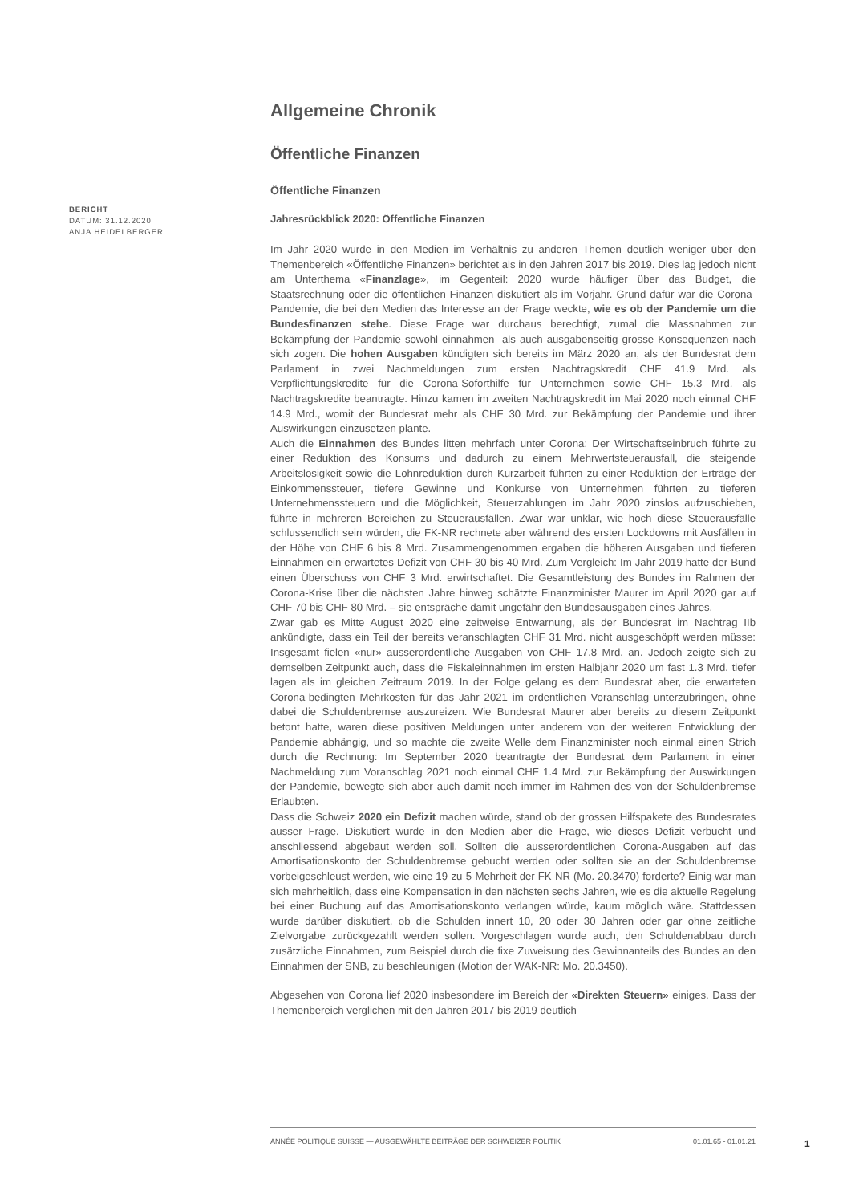BERICHT
DATUM: 31.12.2020
ANJA HEIDELBERGER
Allgemeine Chronik
Öffentliche Finanzen
Öffentliche Finanzen
Jahresrückblick 2020: Öffentliche Finanzen
Im Jahr 2020 wurde in den Medien im Verhältnis zu anderen Themen deutlich weniger über den Themenbereich «Öffentliche Finanzen» berichtet als in den Jahren 2017 bis 2019. Dies lag jedoch nicht am Unterthema «Finanzlage», im Gegenteil: 2020 wurde häufiger über das Budget, die Staatsrechnung oder die öffentlichen Finanzen diskutiert als im Vorjahr. Grund dafür war die Corona-Pandemie, die bei den Medien das Interesse an der Frage weckte, wie es ob der Pandemie um die Bundesfinanzen stehe. Diese Frage war durchaus berechtigt, zumal die Massnahmen zur Bekämpfung der Pandemie sowohl einnahmen- als auch ausgabenseitig grosse Konsequenzen nach sich zogen. Die hohen Ausgaben kündigten sich bereits im März 2020 an, als der Bundesrat dem Parlament in zwei Nachmeldungen zum ersten Nachtragskredit CHF 41.9 Mrd. als Verpflichtungskredite für die Corona-Soforthilfe für Unternehmen sowie CHF 15.3 Mrd. als Nachtragskredite beantragte. Hinzu kamen im zweiten Nachtragskredit im Mai 2020 noch einmal CHF 14.9 Mrd., womit der Bundesrat mehr als CHF 30 Mrd. zur Bekämpfung der Pandemie und ihrer Auswirkungen einzusetzen plante.
Auch die Einnahmen des Bundes litten mehrfach unter Corona: Der Wirtschaftseinbruch führte zu einer Reduktion des Konsums und dadurch zu einem Mehrwertsteuerausfall, die steigende Arbeitslosigkeit sowie die Lohnreduktion durch Kurzarbeit führten zu einer Reduktion der Erträge der Einkommenssteuer, tiefere Gewinne und Konkurse von Unternehmen führten zu tieferen Unternehmenssteuern und die Möglichkeit, Steuerzahlungen im Jahr 2020 zinslos aufzuschieben, führte in mehreren Bereichen zu Steuerausfällen. Zwar war unklar, wie hoch diese Steuerausfälle schlussendlich sein würden, die FK-NR rechnete aber während des ersten Lockdowns mit Ausfällen in der Höhe von CHF 6 bis 8 Mrd. Zusammengenommen ergaben die höheren Ausgaben und tieferen Einnahmen ein erwartetes Defizit von CHF 30 bis 40 Mrd. Zum Vergleich: Im Jahr 2019 hatte der Bund einen Überschuss von CHF 3 Mrd. erwirtschaftet. Die Gesamtleistung des Bundes im Rahmen der Corona-Krise über die nächsten Jahre hinweg schätzte Finanzminister Maurer im April 2020 gar auf CHF 70 bis CHF 80 Mrd. – sie entspräche damit ungefähr den Bundesausgaben eines Jahres.
Zwar gab es Mitte August 2020 eine zeitweise Entwarnung, als der Bundesrat im Nachtrag IIb ankündigte, dass ein Teil der bereits veranschlagten CHF 31 Mrd. nicht ausgeschöpft werden müsse: Insgesamt fielen «nur» ausserordentliche Ausgaben von CHF 17.8 Mrd. an. Jedoch zeigte sich zu demselben Zeitpunkt auch, dass die Fiskaleinnahmen im ersten Halbjahr 2020 um fast 1.3 Mrd. tiefer lagen als im gleichen Zeitraum 2019. In der Folge gelang es dem Bundesrat aber, die erwarteten Corona-bedingten Mehrkosten für das Jahr 2021 im ordentlichen Voranschlag unterzubringen, ohne dabei die Schuldenbremse auszureizen. Wie Bundesrat Maurer aber bereits zu diesem Zeitpunkt betont hatte, waren diese positiven Meldungen unter anderem von der weiteren Entwicklung der Pandemie abhängig, und so machte die zweite Welle dem Finanzminister noch einmal einen Strich durch die Rechnung: Im September 2020 beantragte der Bundesrat dem Parlament in einer Nachmeldung zum Voranschlag 2021 noch einmal CHF 1.4 Mrd. zur Bekämpfung der Auswirkungen der Pandemie, bewegte sich aber auch damit noch immer im Rahmen des von der Schuldenbremse Erlaubten.
Dass die Schweiz 2020 ein Defizit machen würde, stand ob der grossen Hilfspakete des Bundesrates ausser Frage. Diskutiert wurde in den Medien aber die Frage, wie dieses Defizit verbucht und anschliessend abgebaut werden soll. Sollten die ausserordentlichen Corona-Ausgaben auf das Amortisationskonto der Schuldenbremse gebucht werden oder sollten sie an der Schuldenbremse vorbeigeschleust werden, wie eine 19-zu-5-Mehrheit der FK-NR (Mo. 20.3470) forderte? Einig war man sich mehrheitlich, dass eine Kompensation in den nächsten sechs Jahren, wie es die aktuelle Regelung bei einer Buchung auf das Amortisationskonto verlangen würde, kaum möglich wäre. Stattdessen wurde darüber diskutiert, ob die Schulden innert 10, 20 oder 30 Jahren oder gar ohne zeitliche Zielvorgabe zurückgezahlt werden sollen. Vorgeschlagen wurde auch, den Schuldenabbau durch zusätzliche Einnahmen, zum Beispiel durch die fixe Zuweisung des Gewinnanteils des Bundes an den Einnahmen der SNB, zu beschleunigen (Motion der WAK-NR: Mo. 20.3450).
Abgesehen von Corona lief 2020 insbesondere im Bereich der «Direkten Steuern» einiges. Dass der Themenbereich verglichen mit den Jahren 2017 bis 2019 deutlich
ANNÉE POLITIQUE SUISSE — AUSGEWÄHLTE BEITRÄGE DER SCHWEIZER POLITIK 01.01.65 - 01.01.21
1